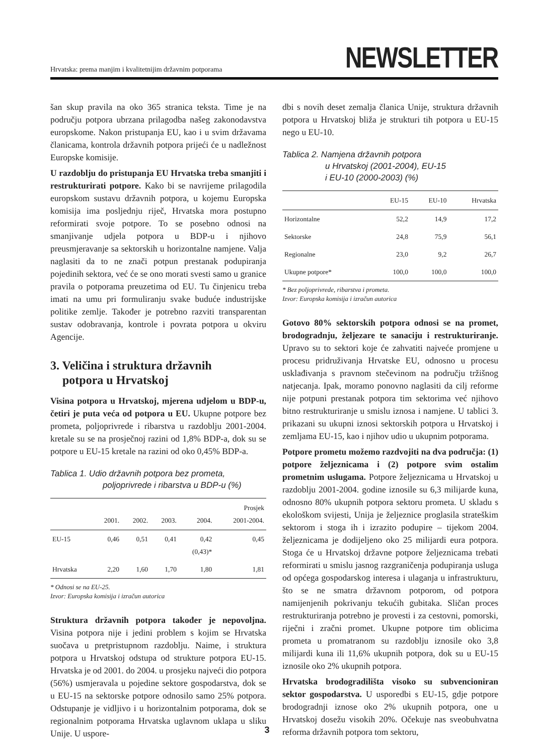Hrvatska: prema manjim i kvalitetnijim državnim potporama
NEWSLETTER
šan skup pravila na oko 365 stranica teksta. Time je na području potpora ubrzana prilagodba našeg zakonodavstva europskome. Nakon pristupanja EU, kao i u svim državama članicama, kontrola državnih potpora prijeći će u nadležnost Europske komisije.
U razdoblju do pristupanja EU Hrvatska treba smanjiti i restrukturirati potpore. Kako bi se navrijeme prilagodila europskom sustavu državnih potpora, u kojemu Europska komisija ima posljednju riječ, Hrvatska mora postupno reformirati svoje potpore. To se posebno odnosi na smanjivanje udjela potpora u BDP-u i njihovo preusmjeravanje sa sektorskih u horizontalne namjene. Valja naglasiti da to ne znači potpun prestanak podupiranja pojedinih sektora, već će se ono morati svesti samo u granice pravila o potporama preuzetima od EU. Tu činjenicu treba imati na umu pri formuliranju svake buduće industrijske politike zemlje. Također je potrebno razviti transparentan sustav odobravanja, kontrole i povrata potpora u okviru Agencije.
3. Veličina i struktura državnih
potpora u Hrvatskoj
Visina potpora u Hrvatskoj, mjerena udjelom u BDP-u, četiri je puta veća od potpora u EU. Ukupne potpore bez prometa, poljoprivrede i ribarstva u razdoblju 2001-2004. kretale su se na prosječnoj razini od 1,8% BDP-a, dok su se potpore u EU-15 kretale na razini od oko 0,45% BDP-a.
Tablica 1. Udio državnih potpora bez prometa,
poljoprivrede i ribarstva u BDP-u (%)
| | 2001. | 2002. | 2003. | 2004. | Prosjek 2001-2004. |
| --- | --- | --- | --- | --- | --- |
| EU-15 | 0,46 | 0,51 | 0,41 | 0,42 (0,43)* | 0,45 |
| Hrvatska | 2,20 | 1,60 | 1,70 | 1,80 | 1,81 |
* Odnosi se na EU-25.
Izvor: Europska komisija i izračun autorica
Struktura državnih potpora također je nepovoljna. Visina potpora nije i jedini problem s kojim se Hrvatska suočava u pretpristupnom razdoblju. Naime, i struktura potpora u Hrvatskoj odstupa od strukture potpora EU-15. Hrvatska je od 2001. do 2004. u prosjeku najveći dio potpora (56%) usmjeravala u pojedine sektore gospodarstva, dok se u EU-15 na sektorske potpore odnosilo samo 25% potpora. Odstupanje je vidljivo i u horizontalnim potporama, dok se regionalnim potporama Hrvatska uglavnom uklapa u sliku Unije. U uspore-
dbi s novih deset zemalja članica Unije, struktura državnih potpora u Hrvatskoj bliža je strukturi tih potpora u EU-15 nego u EU-10.
Tablica 2. Namjena državnih potpora
u Hrvatskoj (2001-2004), EU-15
i EU-10 (2000-2003) (%)
| | EU-15 | EU-10 | Hrvatska |
| --- | --- | --- | --- |
| Horizontalne | 52,2 | 14,9 | 17,2 |
| Sektorske | 24,8 | 75,9 | 56,1 |
| Regionalne | 23,0 | 9,2 | 26,7 |
| Ukupne potpore* | 100,0 | 100,0 | 100,0 |
* Bez poljoprivrede, ribarstva i prometa.
Izvor: Europska komisija i izračun autorica
Gotovo 80% sektorskih potpora odnosi se na promet, brodogradnju, željezare te sanaciju i restrukturiranje. Upravo su to sektori koje će zahvatiti najveće promjene u procesu pridruživanja Hrvatske EU, odnosno u procesu usklađivanja s pravnom stečevinom na području tržišnog natjecanja. Ipak, moramo ponovno naglasiti da cilj reforme nije potpuni prestanak potpora tim sektorima već njihovo bitno restrukturiranje u smislu iznosa i namjene. U tablici 3. prikazani su ukupni iznosi sektorskih potpora u Hrvatskoj i zemljama EU-15, kao i njihov udio u ukupnim potporama.
Potpore prometu možemo razdvojiti na dva područja: (1) potpore željeznicama i (2) potpore svim ostalim prometnim uslugama. Potpore željeznicama u Hrvatskoj u razdoblju 2001-2004. godine iznosile su 6,3 milijarde kuna, odnosno 80% ukupnih potpora sektoru prometa. U skladu s ekološkom svijesti, Unija je željeznice proglasila strateškim sektorom i stoga ih i izrazito podupire – tijekom 2004. željeznicama je dodijeljeno oko 25 milijardi eura potpora. Stoga će u Hrvatskoj državne potpore željeznicama trebati reformirati u smislu jasnog razgraničenja podupiranja usluga od općega gospodarskog interesa i ulaganja u infrastrukturu, što se ne smatra državnom potporom, od potpora namijenjenih pokrivanju tekućih gubitaka. Sličan proces restrukturiranja potrebno je provesti i za cestovni, pomorski, riječni i zračni promet. Ukupne potpore tim oblicima prometa u promatranom su razdoblju iznosile oko 3,8 milijardi kuna ili 11,6% ukupnih potpora, dok su u EU-15 iznosile oko 2% ukupnih potpora.
Hrvatska brodogradilišta visoko su subvencioniran sektor gospodarstva. U usporedbi s EU-15, gdje potpore brodogradnji iznose oko 2% ukupnih potpora, one u Hrvatskoj dosežu visokih 20%. Očekuje nas sveobuhvatna reforma državnih potpora tom sektoru,
3